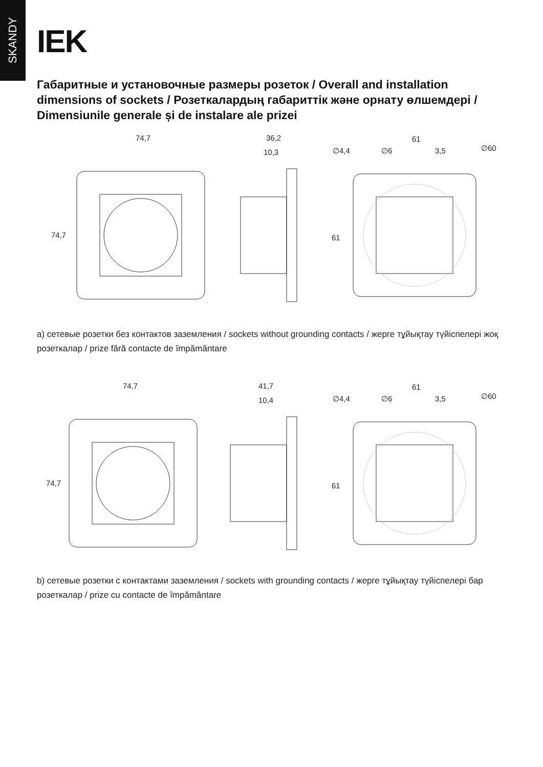SKANDY
IEK
Габаритные и установочные размеры розеток / Overall and installation dimensions of sockets / Розеткалардың габариттік және орнату өлшемдері / Dimensiunile generale și de instalare ale prizei
74,7
36,2
10,3
∅4,4
∅6
3,5
∅60
61
74,7
61
a) сетевые розетки без контактов заземления / sockets without grounding contacts / жерге тұйықтау түйіспелері жоқ розеткалар / prize fără contacte de împământare
74,7
41,7
10,4
∅4,4
∅6
3,5
∅60
61
74,7
61
b) сетевые розетки с контактами заземления / sockets with grounding contacts / жерге тұйықтау түйіспелері бар розеткалар / prize cu contacte de împământare